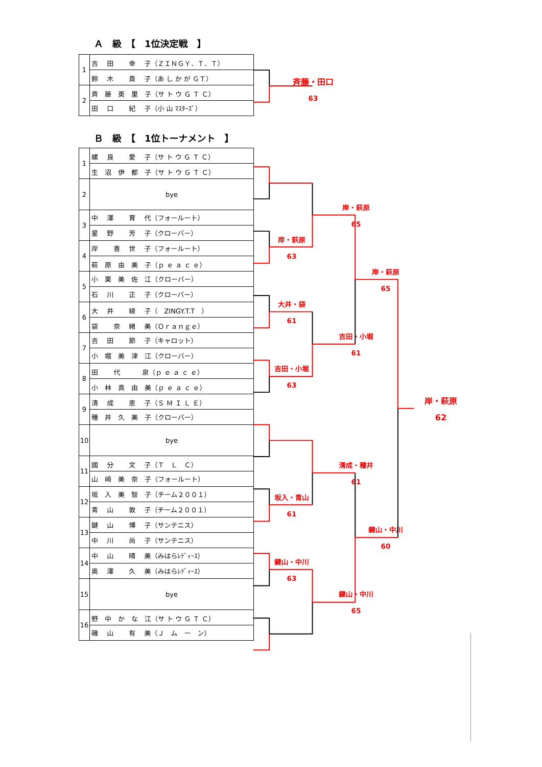Ａ　級　【　1位決定戦　】
| 1 | 吉 田 幸 子（ＺＩＮＧＹ．Ｔ．Ｔ） |
| | 鈴 木 貴 子（あ し か が ＧＴ） |
| 2 | 斉 藤 英 里 子（サ ト ウ Ｇ Ｔ Ｃ） |
| | 田 口 紀 子（小 山 ﾏｽﾀｰｽﾞ） |
斉藤・田口
63
Ｂ　級　【　1位トーナメント　】
| 1 | 螺 良 愛 子（サ ト ウ Ｇ Ｔ Ｃ） |
| | 生 沼 伊 都 子（サ ト ウ Ｇ Ｔ Ｃ） |
| 2 | bye |
| 3 | 中 澤 育 代（フォールート） |
| | 星 野 芳 子（クローバー） |
| 4 | 岸 喜 世 子（フォールート） |
| | 萩 原 由 美 子（ｐ ｅ ａ ｃ ｅ） |
| 5 | 小 栗 美 佐 江（クローバー） |
| | 石 川 正 子（クローバー） |
| 6 | 大 井 綾 子（ ZINGY.T.T ） |
| | 袋 奈 緒 美（Ｏｒａｎｇｅ） |
| 7 | 吉 田 節 子（キャロット） |
| | 小 堀 美 津 江（クローバー） |
| 8 | 田 代 泉（ｐ ｅ ａ ｃ ｅ） |
| | 小 林 真 由 美（ｐ ｅ ａ ｃ ｅ） |
| 9 | 清 成 恵 子（Ｓ Ｍ Ｉ Ｌ Ｅ） |
| | 種 井 久 美 子（クローバー） |
| 10 | bye |
| 11 | 國 分 文 子（Ｔ Ｌ Ｃ） |
| | 山 崎 美 奈 子（フォールート） |
| 12 | 坂 入 美 智 子（チーム２００１） |
| | 青 山 敦 子（チーム２００１） |
| 13 | 鍵 山 博 子（サンテニス） |
| | 中 川 尚 子（サンテニス） |
| 14 | 中 山 晴 美（みはらﾚﾃﾞｨｰｽ） |
| | 奥 澤 久 美（みはらﾚﾃﾞｨｰｽ） |
| 15 | bye |
| 16 | 野 中 か な 江（サ ト ウ Ｇ Ｔ Ｃ） |
| | 磯 山 有 美（Ｊ ム ー ン） |
岸・萩原
65
岸・萩原
63
岸・萩原
65
大井・袋
61
吉田・小堀
61
吉田・小堀
63
岸・萩原
62
清成・種井
61
坂入・青山
61
鍵山・中川
60
鍵山・中川
63
鍵山・中川
65